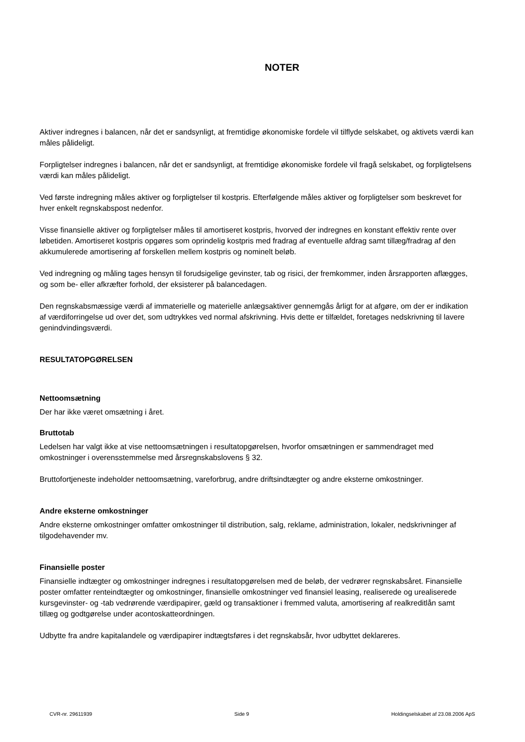NOTER
Aktiver indregnes i balancen, når det er sandsynligt, at fremtidige økonomiske fordele vil tilflyde selskabet, og aktivets værdi kan måles pålideligt.
Forpligtelser indregnes i balancen, når det er sandsynligt, at fremtidige økonomiske fordele vil fragå selskabet, og forpligtelsens værdi kan måles pålideligt.
Ved første indregning måles aktiver og forpligtelser til kostpris. Efterfølgende måles aktiver og forpligtelser som beskrevet for hver enkelt regnskabspost nedenfor.
Visse finansielle aktiver og forpligtelser måles til amortiseret kostpris, hvorved der indregnes en konstant effektiv rente over løbetiden. Amortiseret kostpris opgøres som oprindelig kostpris med fradrag af eventuelle afdrag samt tillæg/fradrag af den akkumulerede amortisering af forskellen mellem kostpris og nominelt beløb.
Ved indregning og måling tages hensyn til forudsigelige gevinster, tab og risici, der fremkommer, inden årsrapporten aflægges, og som be- eller afkræfter forhold, der eksisterer på balancedagen.
Den regnskabsmæssige værdi af immaterielle og materielle anlægsaktiver gennemgås årligt for at afgøre, om der er indikation af værdiforringelse ud over det, som udtrykkes ved normal afskrivning. Hvis dette er tilfældet, foretages nedskrivning til lavere genindvindingsværdi.
RESULTATOPGØRELSEN
Nettoomsætning
Der har ikke været omsætning i året.
Bruttotab
Ledelsen har valgt ikke at vise nettoomsætningen i resultatopgørelsen, hvorfor omsætningen er sammendraget med omkostninger i overensstemmelse med årsregnskabslovens § 32.
Bruttofortjeneste indeholder nettoomsætning, vareforbrug, andre driftsindtægter og andre eksterne omkostninger.
Andre eksterne omkostninger
Andre eksterne omkostninger omfatter omkostninger til distribution, salg, reklame, administration, lokaler, nedskrivninger af tilgodehavender mv.
Finansielle poster
Finansielle indtægter og omkostninger indregnes i resultatopgørelsen med de beløb, der vedrører regnskabsåret. Finansielle poster omfatter renteindtægter og omkostninger, finansielle omkostninger ved finansiel leasing, realiserede og urealiserede kursgevinster- og -tab vedrørende værdipapirer, gæld og transaktioner i fremmed valuta, amortisering af realkreditlån samt tillæg og godtgørelse under acontoskatteordningen.
Udbytte fra andre kapitalandele og værdipapirer indtægtsføres i det regnskabsår, hvor udbyttet deklareres.
CVR-nr. 29611939 Side 9 Holdingselskabet af 23.08.2006 ApS